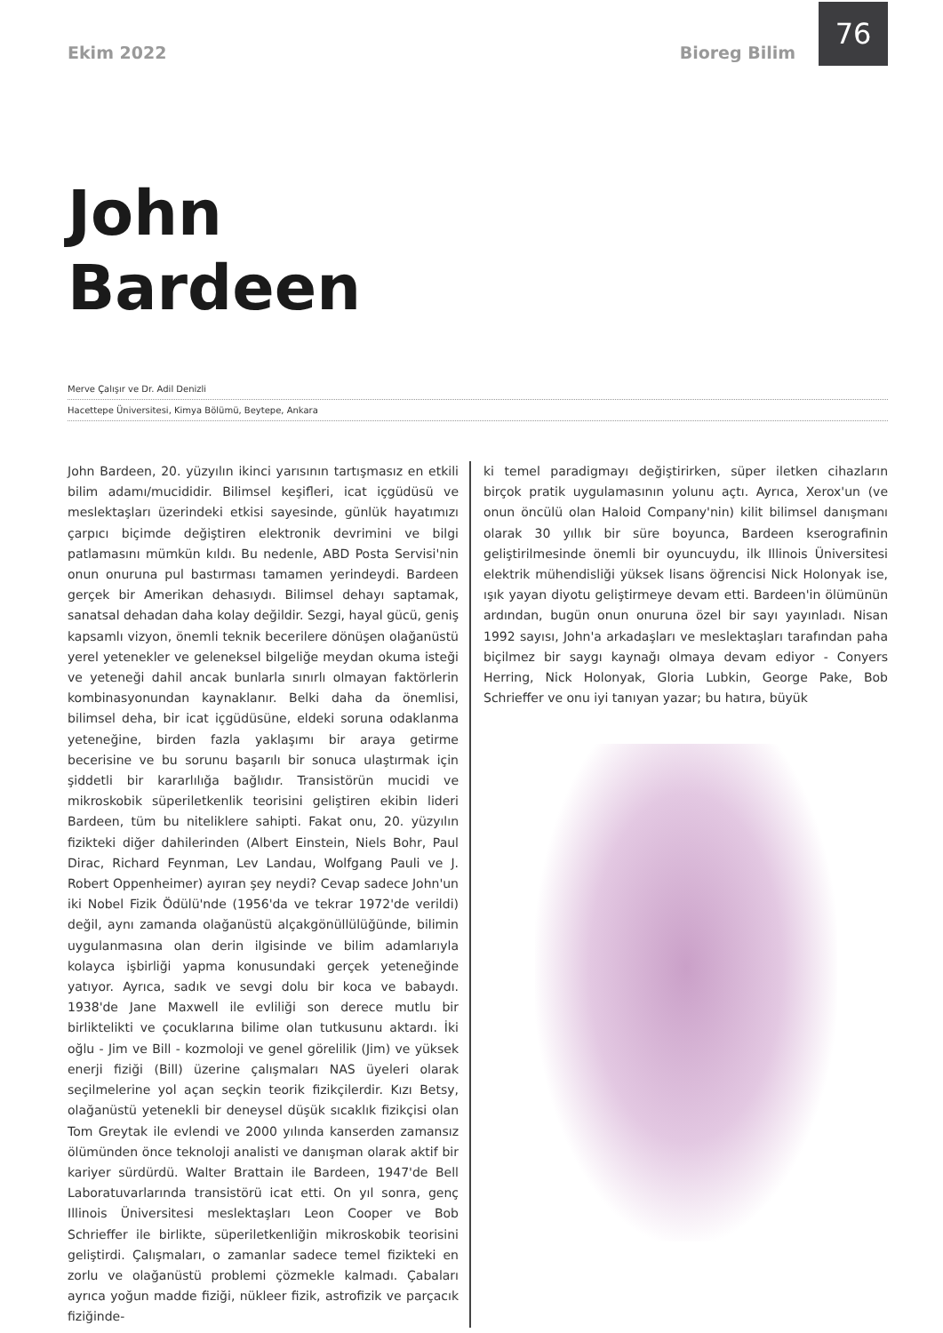Ekim 2022 Bioreg Bilim
76
John
Bardeen
Merve Çalışır ve Dr. Adil Denizli
Hacettepe Üniversitesi, Kimya Bölümü, Beytepe, Ankara
John Bardeen, 20. yüzyılın ikinci yarısının tartışmasız en etkili bilim adamı/mucididir. Bilimsel keşifleri, icat içgüdüsü ve meslektaşları üzerindeki etkisi sayesinde, günlük hayatımızı çarpıcı biçimde değiştiren elektronik devrimini ve bilgi patlamasını mümkün kıldı. Bu nedenle, ABD Posta Servisi'nin onun onuruna pul bastırması tamamen yerindeydi. Bardeen gerçek bir Amerikan dehasıydı. Bilimsel dehayı saptamak, sanatsal dehadan daha kolay değildir. Sezgi, hayal gücü, geniş kapsamlı vizyon, önemli teknik becerilere dönüşen olağanüstü yerel yetenekler ve geleneksel bilgeliğe meydan okuma isteği ve yeteneği dahil ancak bunlarla sınırlı olmayan faktörlerin kombinasyonundan kaynaklanır. Belki daha da önemlisi, bilimsel deha, bir icat içgüdüsüne, eldeki soruna odaklanma yeteneğine, birden fazla yaklaşımı bir araya getirme becerisine ve bu sorunu başarılı bir sonuca ulaştırmak için şiddetli bir kararlılığa bağlıdır. Transistörün mucidi ve mikroskobik süperiletkenlik teorisini geliştiren ekibin lideri Bardeen, tüm bu niteliklere sahipti. Fakat onu, 20. yüzyılın fizikteki diğer dahilerinden (Albert Einstein, Niels Bohr, Paul Dirac, Richard Feynman, Lev Landau, Wolfgang Pauli ve J. Robert Oppenheimer) ayıran şey neydi? Cevap sadece John'un iki Nobel Fizik Ödülü'nde (1956'da ve tekrar 1972'de verildi) değil, aynı zamanda olağanüstü alçakgönüllülüğünde, bilimin uygulanmasına olan derin ilgisinde ve bilim adamlarıyla kolayca işbirliği yapma konusundaki gerçek yeteneğinde yatıyor. Ayrıca, sadık ve sevgi dolu bir koca ve babaydı. 1938'de Jane Maxwell ile evliliği son derece mutlu bir birliktelikti ve çocuklarına bilime olan tutkusunu aktardı. İki oğlu - Jim ve Bill - kozmoloji ve genel görelilik (Jim) ve yüksek enerji fiziği (Bill) üzerine çalışmaları NAS üyeleri olarak seçilmelerine yol açan seçkin teorik fizikçilerdir. Kızı Betsy, olağanüstü yetenekli bir deneysel düşük sıcaklık fizikçisi olan Tom Greytak ile evlendi ve 2000 yılında kanserden zamansız ölümünden önce teknoloji analisti ve danışman olarak aktif bir kariyer sürdürdü. Walter Brattain ile Bardeen, 1947'de Bell Laboratuvarlarında transistörü icat etti. On yıl sonra, genç Illinois Üniversitesi meslektaşları Leon Cooper ve Bob Schrieffer ile birlikte, süperiletkenliğin mikroskobik teorisini geliştirdi. Çalışmaları, o zamanlar sadece temel fizikteki en zorlu ve olağanüstü problemi çözmekle kalmadı. Çabaları ayrıca yoğun madde fiziği, nükleer fizik, astrofizik ve parçacık fiziğinde-
ki temel paradigmayı değiştirirken, süper iletken cihazların birçok pratik uygulamasının yolunu açtı. Ayrıca, Xerox'un (ve onun öncülü olan Haloid Company'nin) kilit bilimsel danışmanı olarak 30 yıllık bir süre boyunca, Bardeen kserografinin geliştirilmesinde önemli bir oyuncuydu, ilk Illinois Üniversitesi elektrik mühendisliği yüksek lisans öğrencisi Nick Holonyak ise, ışık yayan diyotu geliştirmeye devam etti. Bardeen'in ölümünün ardından, bugün onun onuruna özel bir sayı yayınladı. Nisan 1992 sayısı, John'a arkadaşları ve meslektaşları tarafından paha biçilmez bir saygı kaynağı olmaya devam ediyor - Conyers Herring, Nick Holonyak, Gloria Lubkin, George Pake, Bob Schrieffer ve onu iyi tanıyan yazar; bu hatıra, büyük